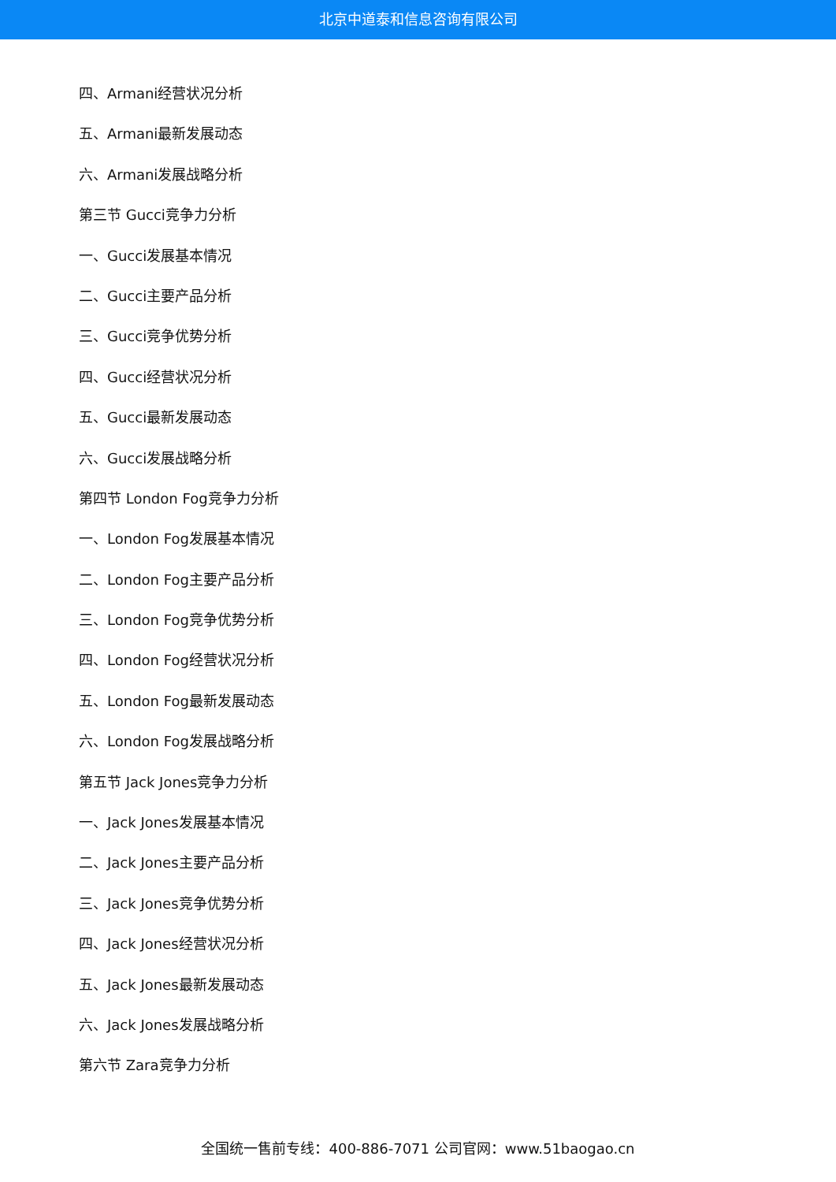北京中道泰和信息咨询有限公司
四、Armani经营状况分析
五、Armani最新发展动态
六、Armani发展战略分析
第三节 Gucci竞争力分析
一、Gucci发展基本情况
二、Gucci主要产品分析
三、Gucci竞争优势分析
四、Gucci经营状况分析
五、Gucci最新发展动态
六、Gucci发展战略分析
第四节 London Fog竞争力分析
一、London Fog发展基本情况
二、London Fog主要产品分析
三、London Fog竞争优势分析
四、London Fog经营状况分析
五、London Fog最新发展动态
六、London Fog发展战略分析
第五节 Jack Jones竞争力分析
一、Jack Jones发展基本情况
二、Jack Jones主要产品分析
三、Jack Jones竞争优势分析
四、Jack Jones经营状况分析
五、Jack Jones最新发展动态
六、Jack Jones发展战略分析
第六节 Zara竞争力分析
全国统一售前专线：400-886-7071 公司官网：www.51baogao.cn